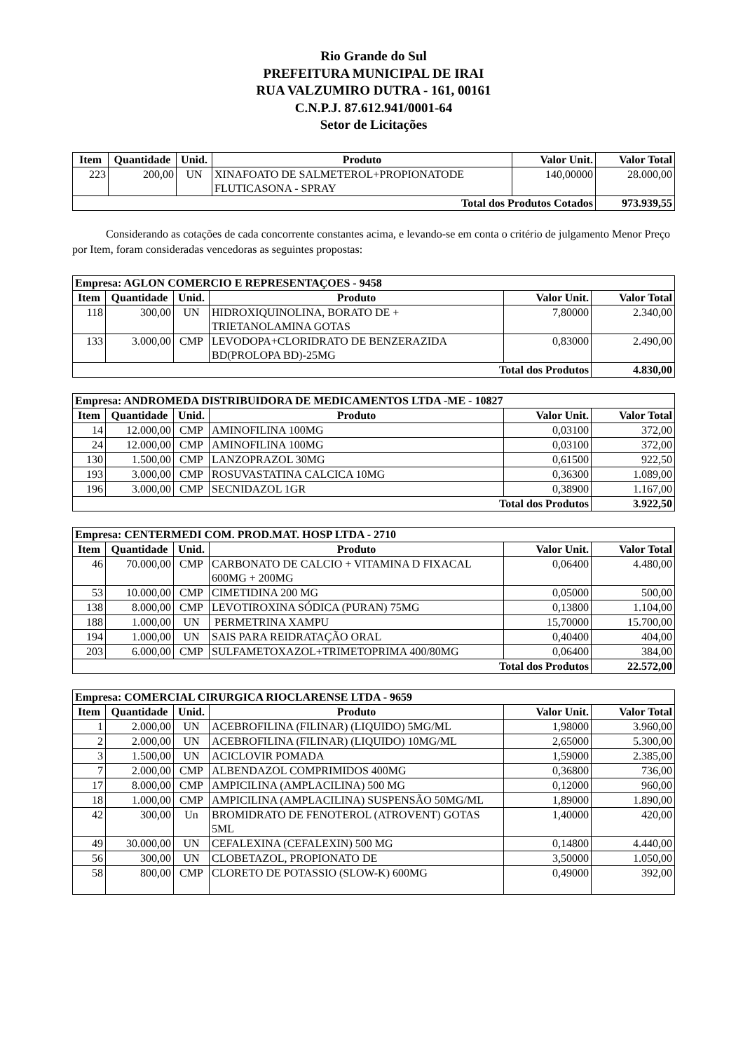Rio Grande do Sul
PREFEITURA MUNICIPAL DE IRAI
RUA VALZUMIRO DUTRA - 161, 00161
C.N.P.J. 87.612.941/0001-64
Setor de Licitações
| Item | Quantidade | Unid. | Produto | Valor Unit. | Valor Total |
| --- | --- | --- | --- | --- | --- |
| 223 | 200,00 | UN | XINAFOATO DE SALMETEROL+PROPIONATODE FLUTICASONA - SPRAY | 140,00000 | 28.000,00 |
| Total dos Produtos Cotados | | | | | 973.939,55 |
Considerando as cotações de cada concorrente constantes acima, e levando-se em conta o critério de julgamento Menor Preço por Item, foram consideradas vencedoras as seguintes propostas:
| Empresa: AGLON COMERCIO E REPRESENTAÇOES - 9458 | | | | | |
| --- | --- | --- | --- | --- | --- |
| Item | Quantidade | Unid. | Produto | Valor Unit. | Valor Total |
| 118 | 300,00 | UN | HIDROXIQUINOLINA, BORATO DE + TRIETANOLAMINA GOTAS | 7,80000 | 2.340,00 |
| 133 | 3.000,00 | CMP | LEVODOPA+CLORIDRATO DE BENZERAZIDA BD(PROLOPA BD)-25MG | 0,83000 | 2.490,00 |
| Total dos Produtos | | | | | 4.830,00 |
| Empresa: ANDROMEDA DISTRIBUIDORA DE MEDICAMENTOS LTDA -ME - 10827 | | | | | |
| --- | --- | --- | --- | --- | --- |
| Item | Quantidade | Unid. | Produto | Valor Unit. | Valor Total |
| 14 | 12.000,00 | CMP | AMINOFILINA 100MG | 0,03100 | 372,00 |
| 24 | 12.000,00 | CMP | AMINOFILINA 100MG | 0,03100 | 372,00 |
| 130 | 1.500,00 | CMP | LANZOPRAZOL 30MG | 0,61500 | 922,50 |
| 193 | 3.000,00 | CMP | ROSUVASTATINA CALCICA 10MG | 0,36300 | 1.089,00 |
| 196 | 3.000,00 | CMP | SECNIDAZOL 1GR | 0,38900 | 1.167,00 |
| Total dos Produtos | | | | | 3.922,50 |
| Empresa: CENTERMEDI COM. PROD.MAT. HOSP LTDA - 2710 | | | | | |
| --- | --- | --- | --- | --- | --- |
| Item | Quantidade | Unid. | Produto | Valor Unit. | Valor Total |
| 46 | 70.000,00 | CMP | CARBONATO DE CALCIO + VITAMINA D FIXACAL 600MG + 200MG | 0,06400 | 4.480,00 |
| 53 | 10.000,00 | CMP | CIMETIDINA 200 MG | 0,05000 | 500,00 |
| 138 | 8.000,00 | CMP | LEVOTIROXINA SÓDICA (PURAN) 75MG | 0,13800 | 1.104,00 |
| 188 | 1.000,00 | UN | PERMETRINA XAMPU | 15,70000 | 15.700,00 |
| 194 | 1.000,00 | UN | SAIS PARA REIDRATAÇÃO ORAL | 0,40400 | 404,00 |
| 203 | 6.000,00 | CMP | SULFAMETOXAZOL+TRIMETOPRIMA 400/80MG | 0,06400 | 384,00 |
| Total dos Produtos | | | | | 22.572,00 |
| Empresa: COMERCIAL CIRURGICA RIOCLARENSE LTDA - 9659 | | | | | |
| --- | --- | --- | --- | --- | --- |
| Item | Quantidade | Unid. | Produto | Valor Unit. | Valor Total |
| 1 | 2.000,00 | UN | ACEBROFILINA (FILINAR) (LIQUIDO) 5MG/ML | 1,98000 | 3.960,00 |
| 2 | 2.000,00 | UN | ACEBROFILINA (FILINAR) (LIQUIDO) 10MG/ML | 2,65000 | 5.300,00 |
| 3 | 1.500,00 | UN | ACICLOVIR POMADA | 1,59000 | 2.385,00 |
| 7 | 2.000,00 | CMP | ALBENDAZOL COMPRIMIDOS 400MG | 0,36800 | 736,00 |
| 17 | 8.000,00 | CMP | AMPICILINA (AMPLACILINA) 500 MG | 0,12000 | 960,00 |
| 18 | 1.000,00 | CMP | AMPICILINA (AMPLACILINA) SUSPENSÃO 50MG/ML | 1,89000 | 1.890,00 |
| 42 | 300,00 | Un | BROMIDRATO DE FENOTEROL (ATROVENT) GOTAS 5ML | 1,40000 | 420,00 |
| 49 | 30.000,00 | UN | CEFALEXINA (CEFALEXIN) 500 MG | 0,14800 | 4.440,00 |
| 56 | 300,00 | UN | CLOBETAZOL, PROPIONATO DE | 3,50000 | 1.050,00 |
| 58 | 800,00 | CMP | CLORETO DE POTASSIO (SLOW-K) 600MG | 0,49000 | 392,00 |